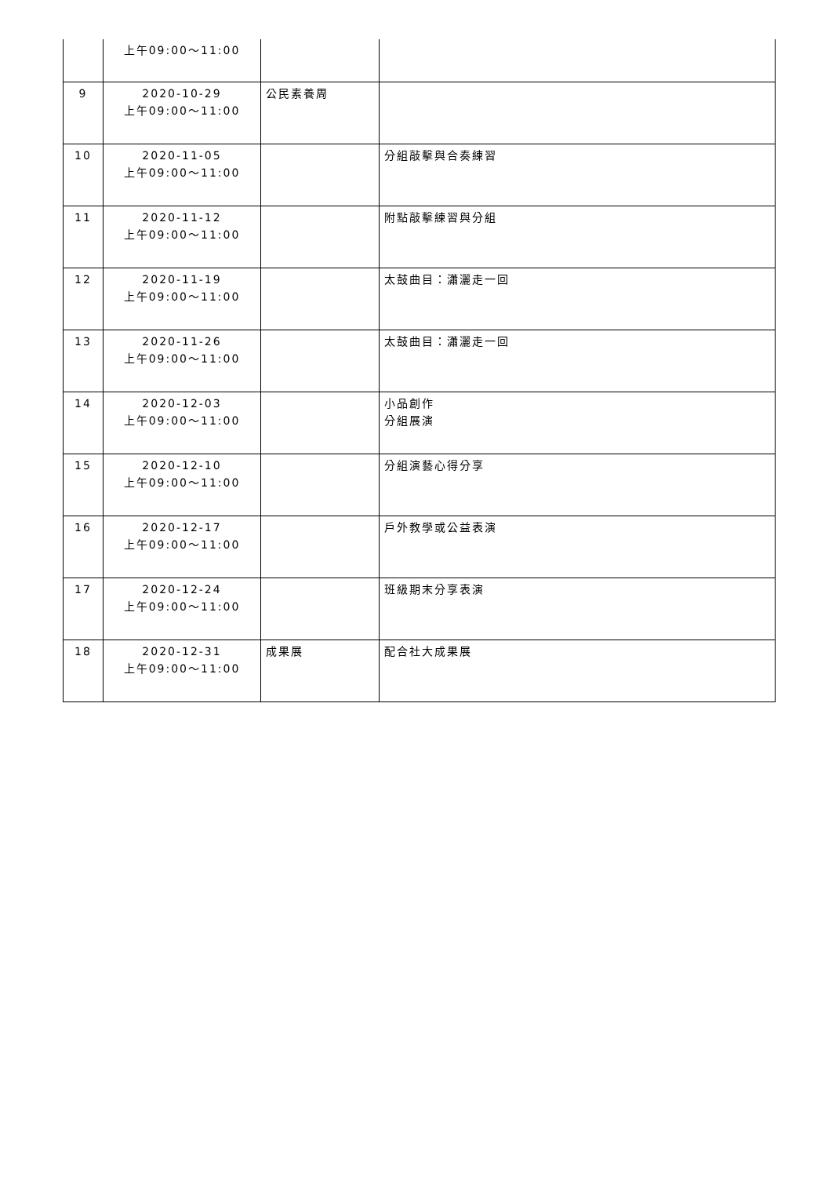| | 上午09:00～11:00 | | |
| 9 | 2020-10-29 上午09:00～11:00 | 公民素養周 | |
| 10 | 2020-11-05 上午09:00～11:00 | | 分組敲擊與合奏練習 |
| 11 | 2020-11-12 上午09:00～11:00 | | 附點敲擊練習與分組 |
| 12 | 2020-11-19 上午09:00～11:00 | | 太鼓曲目：瀟灑走一回 |
| 13 | 2020-11-26 上午09:00～11:00 | | 太鼓曲目：瀟灑走一回 |
| 14 | 2020-12-03 上午09:00～11:00 | | 小品創作 分組展演 |
| 15 | 2020-12-10 上午09:00～11:00 | | 分組演藝心得分享 |
| 16 | 2020-12-17 上午09:00～11:00 | | 戶外教學或公益表演 |
| 17 | 2020-12-24 上午09:00～11:00 | | 班級期末分享表演 |
| 18 | 2020-12-31 上午09:00～11:00 | 成果展 | 配合社大成果展 |